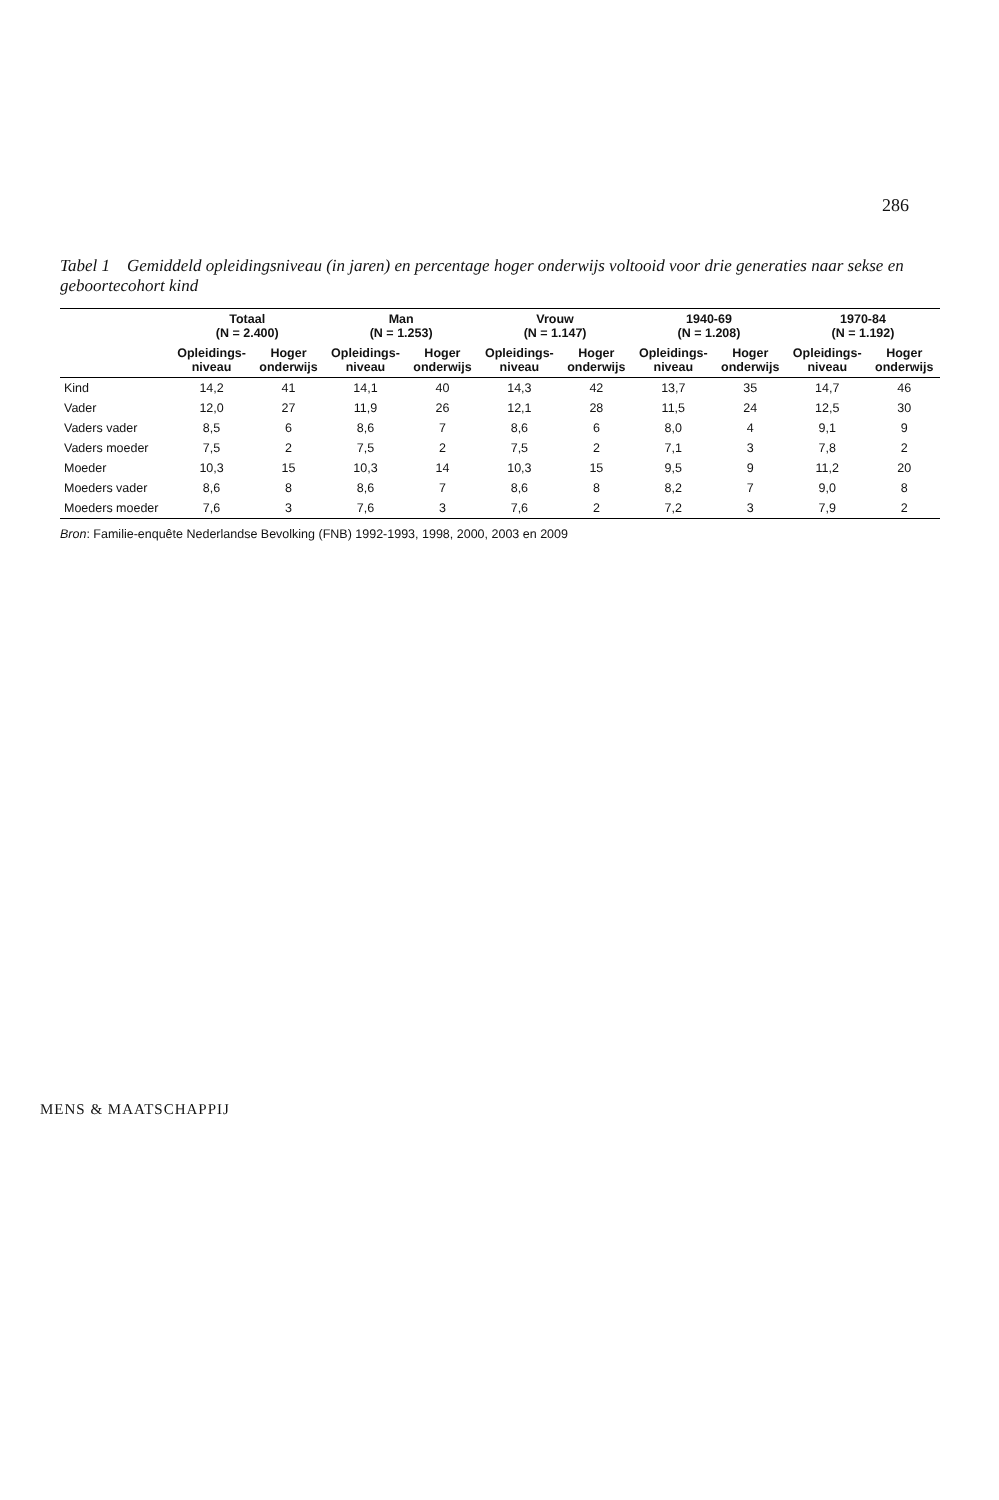286
Tabel 1 Gemiddeld opleidingsniveau (in jaren) en percentage hoger onderwijs voltooid voor drie generaties naar sekse en geboortecohort kind
| | Totaal (N = 2.400) | | Man (N = 1.253) | | Vrouw (N = 1.147) | | 1940-69 (N = 1.208) | | 1970-84 (N = 1.192) | |
| --- | --- | --- | --- | --- | --- | --- | --- | --- | --- | --- |
| | Opleidings- niveau | Hoger onderwijs | Opleidings- niveau | Hoger onderwijs | Opleidings- niveau | Hoger onderwijs | Opleidings- niveau | Hoger onderwijs | Opleidings- niveau | Hoger onderwijs |
| Kind | 14,2 | 41 | 14,1 | 40 | 14,3 | 42 | 13,7 | 35 | 14,7 | 46 |
| Vader | 12,0 | 27 | 11,9 | 26 | 12,1 | 28 | 11,5 | 24 | 12,5 | 30 |
| Vaders vader | 8,5 | 6 | 8,6 | 7 | 8,6 | 6 | 8,0 | 4 | 9,1 | 9 |
| Vaders moeder | 7,5 | 2 | 7,5 | 2 | 7,5 | 2 | 7,1 | 3 | 7,8 | 2 |
| Moeder | 10,3 | 15 | 10,3 | 14 | 10,3 | 15 | 9,5 | 9 | 11,2 | 20 |
| Moeders vader | 8,6 | 8 | 8,6 | 7 | 8,6 | 8 | 8,2 | 7 | 9,0 | 8 |
| Moeders moeder | 7,6 | 3 | 7,6 | 3 | 7,6 | 2 | 7,2 | 3 | 7,9 | 2 |
Bron: Familie-enquête Nederlandse Bevolking (FNB) 1992-1993, 1998, 2000, 2003 en 2009
MENS & MAATSCHAPPIJ